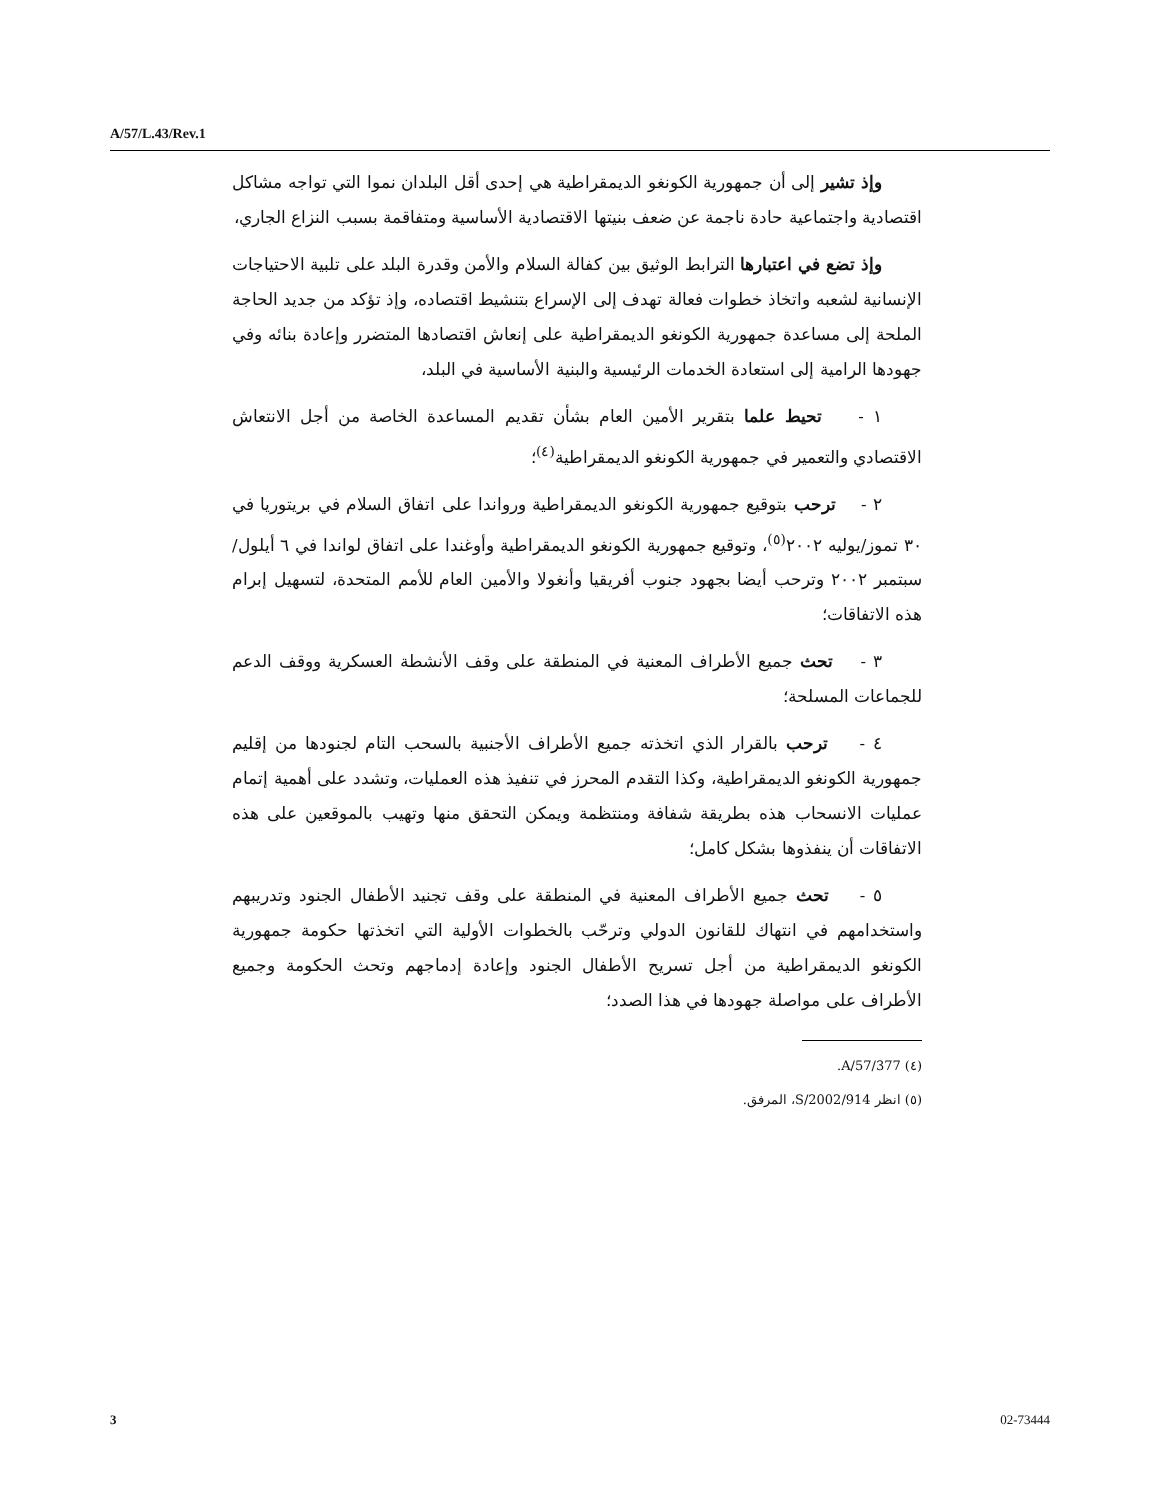A/57/L.43/Rev.1
وإذ تشير إلى أن جمهورية الكونغو الديمقراطية هي إحدى أقل البلدان نموا التي تواجه مشاكل اقتصادية واجتماعية حادة ناجمة عن ضعف بنيتها الاقتصادية الأساسية ومتفاقمة بسبب النزاع الجاري،
وإذ تضع في اعتبارها الترابط الوثيق بين كفالة السلام والأمن وقدرة البلد على تلبية الاحتياجات الإنسانية لشعبه واتخاذ خطوات فعالة تهدف إلى الإسراع بتنشيط اقتصاده، وإذ تؤكد من جديد الحاجة الملحة إلى مساعدة جمهورية الكونغو الديمقراطية على إنعاش اقتصادها المتضرر وإعادة بنائه وفي جهودها الرامية إلى استعادة الخدمات الرئيسية والبنية الأساسية في البلد،
١ - تحيط علما بتقرير الأمين العام بشأن تقديم المساعدة الخاصة من أجل الانتعاش الاقتصادي والتعمير في جمهورية الكونغو الديمقراطية<sup>(٤)</sup>؛
٢ - ترحب بتوقيع جمهورية الكونغو الديمقراطية ورواندا على اتفاق السلام في بريتوريا في ٣٠ تموز/يوليه ٢٠٠٢<sup>(٥)</sup>، وتوقيع جمهورية الكونغو الديمقراطية وأوغندا على اتفاق لواندا في ٦ أيلول/سبتمبر ٢٠٠٢ وترحب أيضا بجهود جنوب أفريقيا وأنغولا والأمين العام للأمم المتحدة، لتسهيل إبرام هذه الاتفاقات؛
٣ - تحث جميع الأطراف المعنية في المنطقة على وقف الأنشطة العسكرية ووقف الدعم للجماعات المسلحة؛
٤ - ترحب بالقرار الذي اتخذته جميع الأطراف الأجنبية بالسحب التام لجنودها من إقليم جمهورية الكونغو الديمقراطية، وكذا التقدم المحرز في تنفيذ هذه العمليات، وتشدد على أهمية إتمام عمليات الانسحاب هذه بطريقة شفافة ومنتظمة ويمكن التحقق منها وتهيب بالموقعين على هذه الاتفاقات أن ينفذوها بشكل كامل؛
٥ - تحث جميع الأطراف المعنية في المنطقة على وقف تجنيد الأطفال الجنود وتدريبهم واستخدامهم في انتهاك للقانون الدولي وترحّب بالخطوات الأولية التي اتخذتها حكومة جمهورية الكونغو الديمقراطية من أجل تسريح الأطفال الجنود وإعادة إدماجهم وتحث الحكومة وجميع الأطراف على مواصلة جهودها في هذا الصدد؛
(٤) A/57/377.
(٥) انظر S/2002/914، المرفق.
3 02-73444